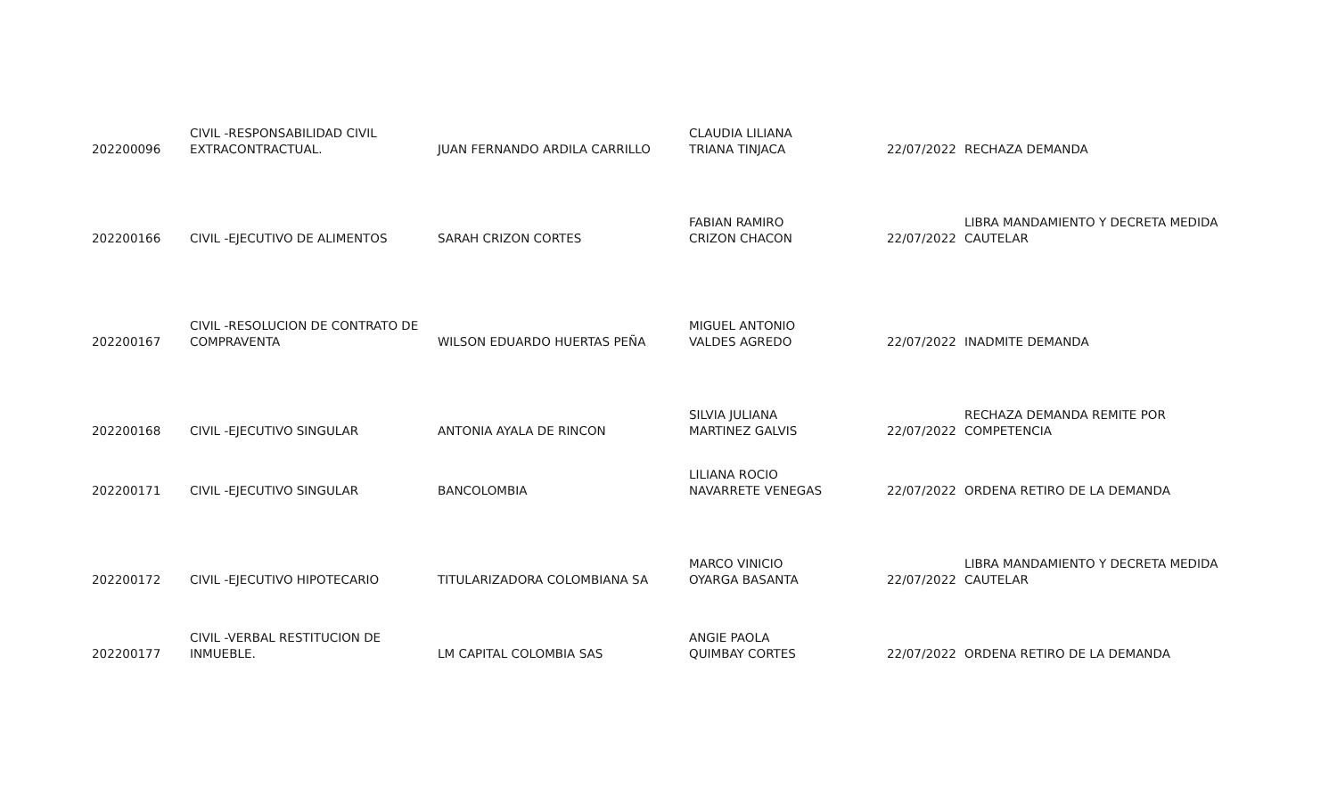| 202200096 | CIVIL -RESPONSABILIDAD CIVIL EXTRACONTRACTUAL. | JUAN FERNANDO ARDILA CARRILLO | CLAUDIA LILIANA TRIANA TINJACA | 22/07/2022 | RECHAZA DEMANDA |
| 202200166 | CIVIL -EJECUTIVO DE ALIMENTOS | SARAH CRIZON CORTES | FABIAN RAMIRO CRIZON CHACON | 22/07/2022 | LIBRA MANDAMIENTO Y DECRETA MEDIDA CAUTELAR |
| 202200167 | CIVIL -RESOLUCION DE CONTRATO DE COMPRAVENTA | WILSON EDUARDO HUERTAS PEÑA | MIGUEL ANTONIO VALDES AGREDO | 22/07/2022 | INADMITE DEMANDA |
| 202200168 | CIVIL -EJECUTIVO SINGULAR | ANTONIA AYALA DE RINCON | SILVIA JULIANA MARTINEZ GALVIS | 22/07/2022 | RECHAZA DEMANDA REMITE POR COMPETENCIA |
| 202200171 | CIVIL -EJECUTIVO SINGULAR | BANCOLOMBIA | LILIANA ROCIO NAVARRETE VENEGAS | 22/07/2022 | ORDENA RETIRO DE LA DEMANDA |
| 202200172 | CIVIL -EJECUTIVO HIPOTECARIO | TITULARIZADORA COLOMBIANA SA | MARCO VINICIO OYARGA BASANTA | 22/07/2022 | LIBRA MANDAMIENTO Y DECRETA MEDIDA CAUTELAR |
| 202200177 | CIVIL -VERBAL RESTITUCION DE INMUEBLE. | LM CAPITAL COLOMBIA SAS | ANGIE PAOLA QUIMBAY CORTES | 22/07/2022 | ORDENA RETIRO DE LA DEMANDA |